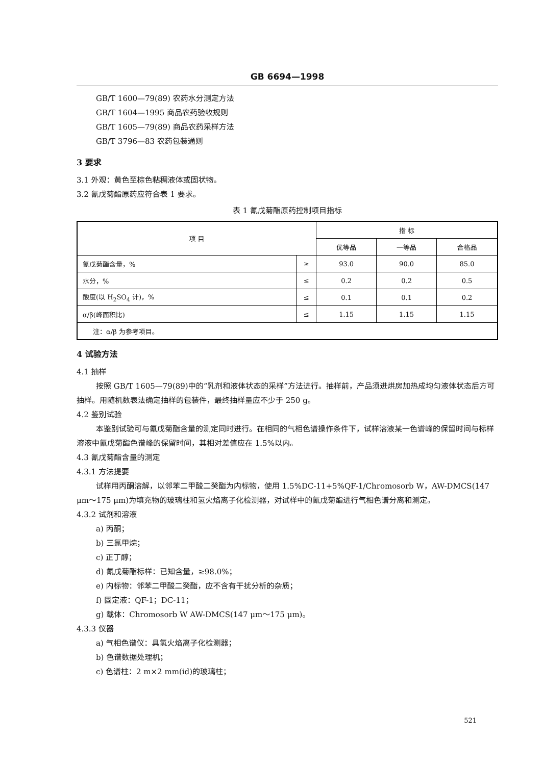GB 6694—1998
GB/T 1600—79(89) 农药水分测定方法
GB/T 1604—1995 商品农药验收规则
GB/T 1605—79(89) 商品农药采样方法
GB/T 3796—83 农药包装通则
3 要求
3.1 外观：黄色至棕色粘稠液体或固状物。
3.2 氰戊菊酯原药应符合表 1 要求。
表 1 氰戊菊酯原药控制项目指标
| 项 目 | | 指 标 | | |
| --- | --- | --- | --- | --- |
| | | 优等品 | 一等品 | 合格品 |
| 氰戊菊酯含量，% | ≥ | 93.0 | 90.0 | 85.0 |
| 水分，% | ≤ | 0.2 | 0.2 | 0.5 |
| 酸度(以 H<sub>2</sub>SO<sub>4</sub> 计)，% | ≤ | 0.1 | 0.1 | 0.2 |
| α/β(峰面积比) | ≤ | 1.15 | 1.15 | 1.15 |
| 注：α/β 为参考项目。 | | | | |
4 试验方法
4.1 抽样
按照 GB/T 1605—79(89)中的“乳剂和液体状态的采样”方法进行。抽样前，产品须进烘房加热成均匀液体状态后方可抽样。用随机数表法确定抽样的包装件，最终抽样量应不少于 250 g。
4.2 鉴别试验
本鉴别试验可与氰戊菊酯含量的测定同时进行。在相同的气相色谱操作条件下，试样溶液某一色谱峰的保留时间与标样溶液中氰戊菊酯色谱峰的保留时间，其相对差值应在 1.5%以内。
4.3 氰戊菊酯含量的测定
4.3.1 方法提要
试样用丙酮溶解，以邻苯二甲酸二癸酯为内标物，使用 1.5%DC-11+5%QF-1/Chromosorb W，AW-DMCS(147 μm～175 μm)为填充物的玻璃柱和氢火焰离子化检测器，对试样中的氰戊菊酯进行气相色谱分离和测定。
4.3.2 试剂和溶液
a) 丙酮；
b) 三氯甲烷；
c) 正丁醇；
d) 氰戊菊酯标样：已知含量，≥98.0%；
e) 内标物：邻苯二甲酸二癸酯，应不含有干扰分析的杂质；
f) 固定液：QF-1；DC-11；
g) 载体：Chromosorb W AW-DMCS(147 μm～175 μm)。
4.3.3 仪器
a) 气相色谱仪：具氢火焰离子化检测器；
b) 色谱数据处理机；
c) 色谱柱：2 m×2 mm(id)的玻璃柱；
521